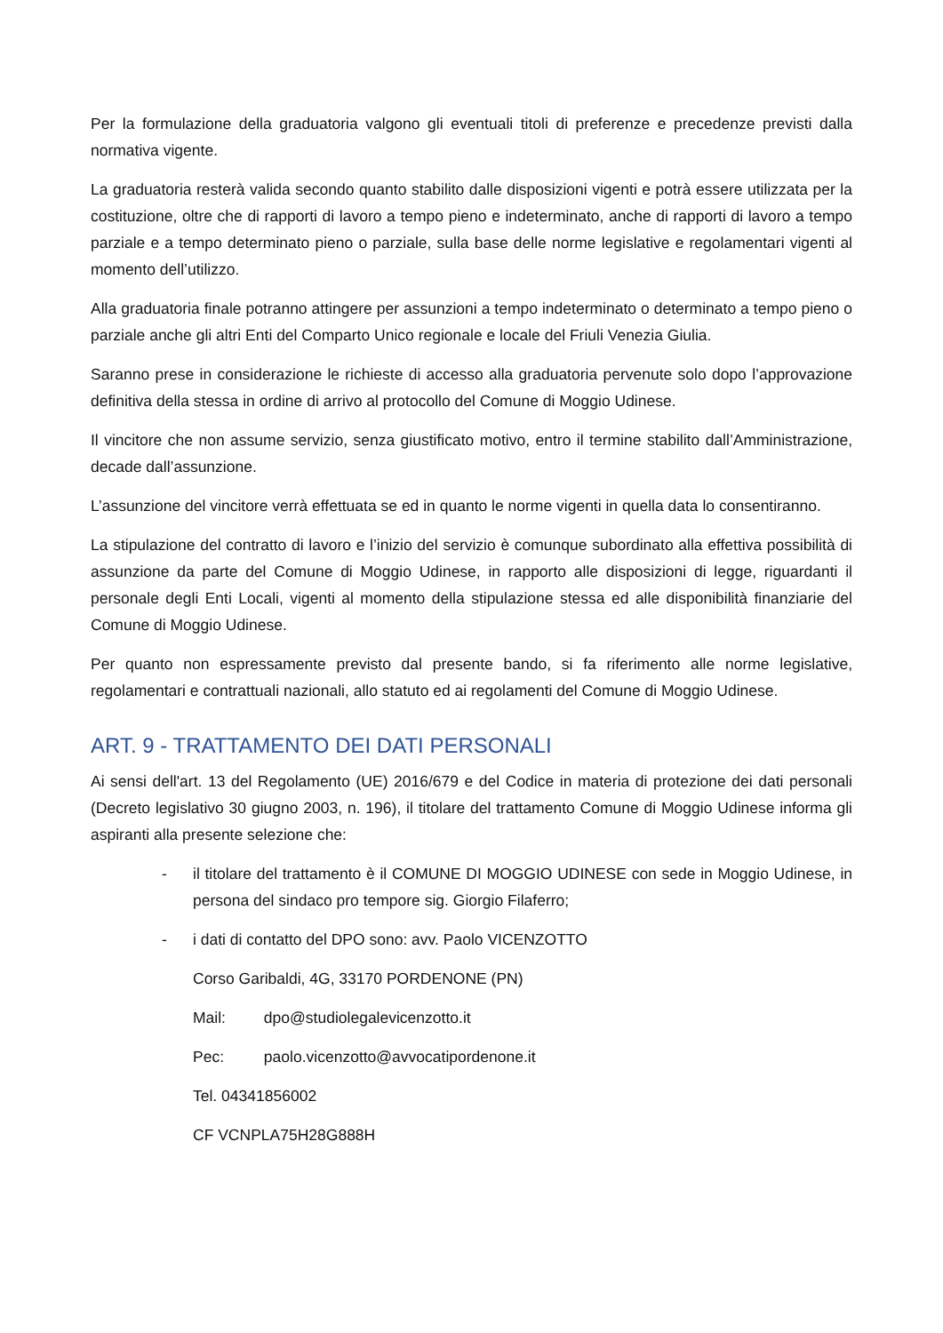Per la formulazione della graduatoria valgono gli eventuali titoli di preferenze e precedenze previsti dalla normativa vigente.
La graduatoria resterà valida secondo quanto stabilito dalle disposizioni vigenti e potrà essere utilizzata per la costituzione, oltre che di rapporti di lavoro a tempo pieno e indeterminato, anche di rapporti di lavoro a tempo parziale e a tempo determinato pieno o parziale, sulla base delle norme legislative e regolamentari vigenti al momento dell’utilizzo.
Alla graduatoria finale potranno attingere per assunzioni a tempo indeterminato o determinato a tempo pieno o parziale anche gli altri Enti del Comparto Unico regionale e locale del Friuli Venezia Giulia.
Saranno prese in considerazione le richieste di accesso alla graduatoria pervenute solo dopo l’approvazione definitiva della stessa in ordine di arrivo al protocollo del Comune di Moggio Udinese.
Il vincitore che non assume servizio, senza giustificato motivo, entro il termine stabilito dall’Amministrazione, decade dall’assunzione.
L’assunzione del vincitore verrà effettuata se ed in quanto le norme vigenti in quella data lo consentiranno.
La stipulazione del contratto di lavoro e l’inizio del servizio è comunque subordinato alla effettiva possibilità di assunzione da parte del Comune di Moggio Udinese, in rapporto alle disposizioni di legge, riguardanti il personale degli Enti Locali, vigenti al momento della stipulazione stessa ed alle disponibilità finanziarie del Comune di Moggio Udinese.
Per quanto non espressamente previsto dal presente bando, si fa riferimento alle norme legislative, regolamentari e contrattuali nazionali, allo statuto ed ai regolamenti del Comune di Moggio Udinese.
ART. 9 - TRATTAMENTO DEI DATI PERSONALI
Ai sensi dell'art. 13 del Regolamento (UE) 2016/679 e del Codice in materia di protezione dei dati personali (Decreto legislativo 30 giugno 2003, n. 196), il titolare del trattamento Comune di Moggio Udinese informa gli aspiranti alla presente selezione che:
- il titolare del trattamento è il COMUNE DI MOGGIO UDINESE con sede in Moggio Udinese, in persona del sindaco pro tempore sig. Giorgio Filaferro;
- i dati di contatto del DPO sono: avv. Paolo VICENZOTTO
Corso Garibaldi, 4G, 33170 PORDENONE (PN)
Mail: dpo@studiolegalevicenzotto.it
Pec: paolo.vicenzotto@avvocatipordenone.it
Tel. 04341856002
CF VCNPLA75H28G888H